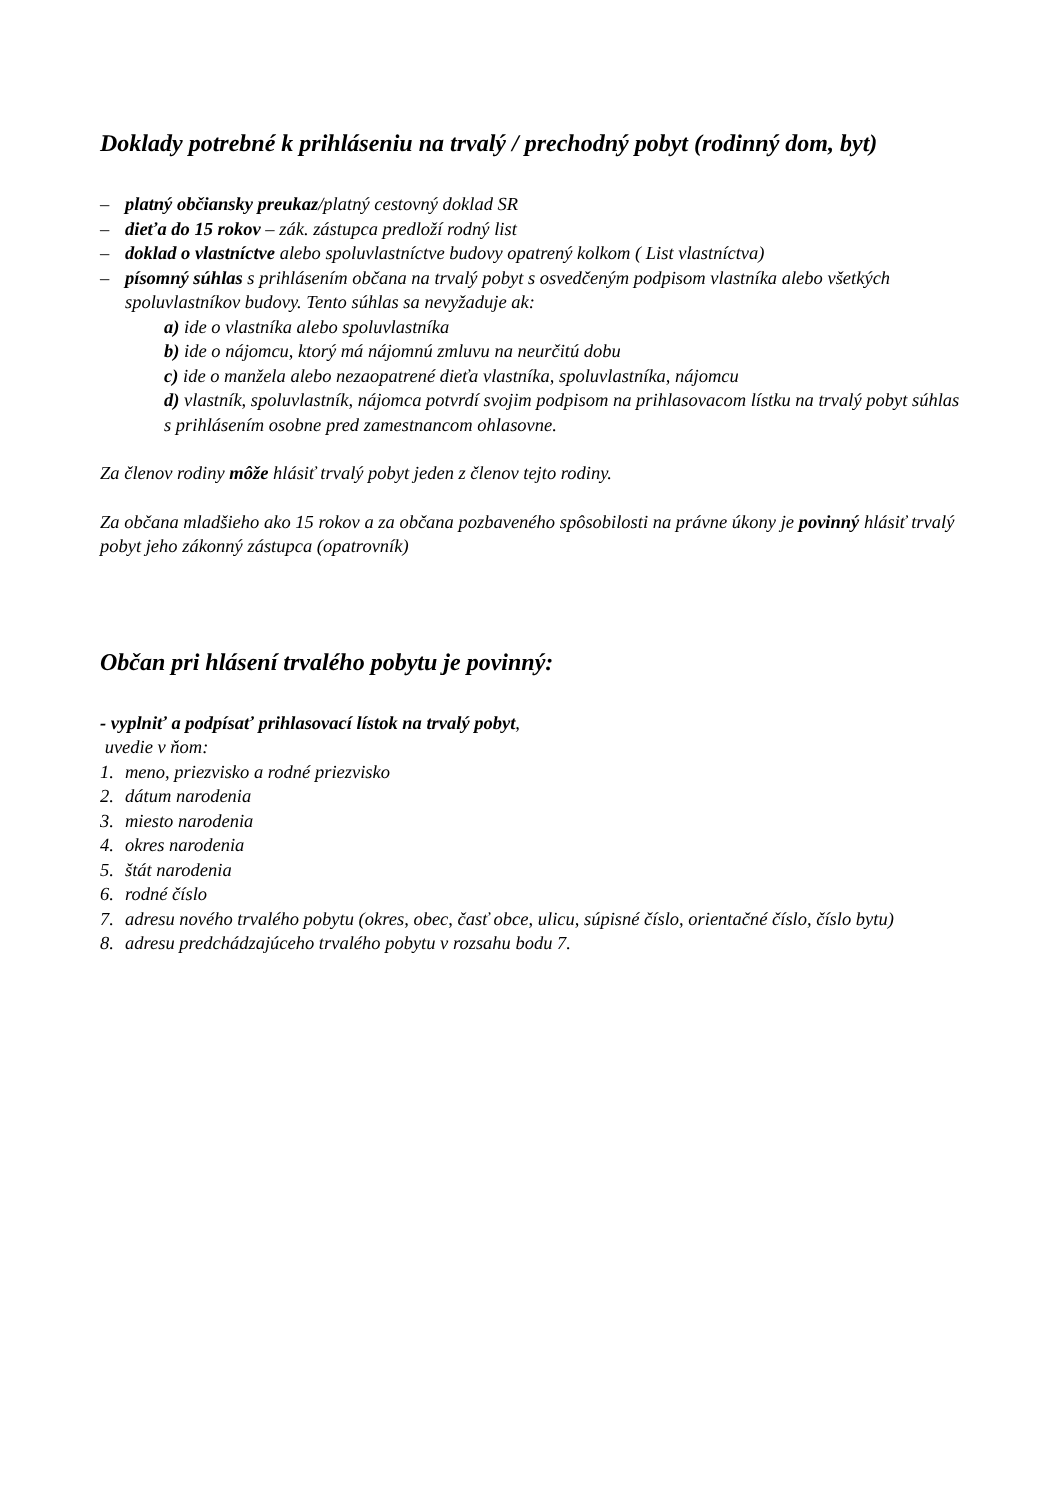Doklady potrebné k prihláseniu na trvalý / prechodný pobyt (rodinný dom, byt)
– platný občiansky preukaz/platný cestovný doklad SR
– dieťa do 15 rokov – zák. zástupca predloží rodný list
– doklad o vlastníctve alebo spoluvlastníctve budovy opatrený kolkom ( List vlastníctva)
– písomný súhlas s prihlásením občana na trvalý pobyt s osvedčeným podpisom vlastníka alebo všetkých spoluvlastníkov budovy. Tento súhlas sa nevyžaduje ak:
a) ide o vlastníka alebo spoluvlastníka
b) ide o nájomcu, ktorý má nájomnú zmluvu na neurčitú dobu
c) ide o manžela alebo nezaopatrené dieťa vlastníka, spoluvlastníka, nájomcu
d) vlastník, spoluvlastník, nájomca potvrdí svojim podpisom na prihlasovacom lístku na trvalý pobyt súhlas s prihlásením osobne pred zamestnancom ohlasovne.
Za členov rodiny môže hlásiť trvalý pobyt jeden z členov tejto rodiny.
Za občana mladšieho ako 15 rokov a za občana pozbaveného spôsobilosti na právne úkony je povinný hlásiť trvalý pobyt jeho zákonný zástupca (opatrovník)
Občan pri hlásení trvalého pobytu je povinný:
- vyplniť a podpísať prihlasovací lístok na trvalý pobyt,
uvedie v ňom:
1. meno, priezvisko a rodné priezvisko
2. dátum narodenia
3. miesto narodenia
4. okres narodenia
5. štát narodenia
6. rodné číslo
7. adresu nového trvalého pobytu (okres, obec, časť obce, ulicu, súpisné číslo, orientačné číslo, číslo bytu)
8. adresu predchádzajúceho trvalého pobytu v rozsahu bodu 7.